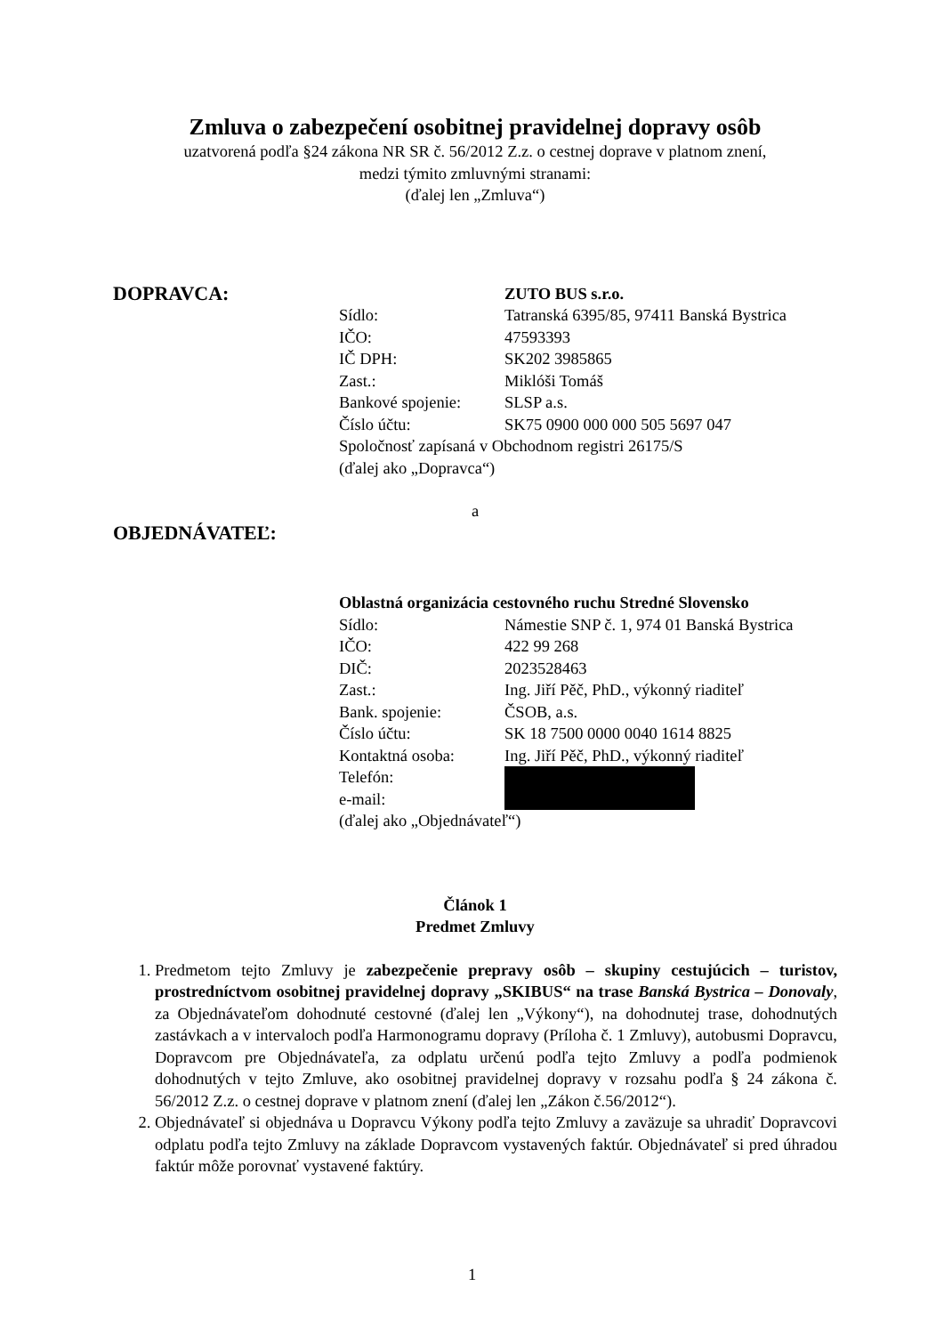Zmluva o zabezpečení osobitnej pravidelnej dopravy osôb
uzatvorená podľa §24 zákona NR SR č. 56/2012 Z.z. o cestnej doprave v platnom znení,
medzi týmito zmluvnými stranami:
(ďalej len „Zmluva“)
DOPRAVCA:
ZUTO BUS s.r.o.
Sídlo: Tatranská 6395/85, 97411 Banská Bystrica
IČO: 47593393
IČ DPH: SK202 3985865
Zast.: Miklóši Tomáš
Bankové spojenie: SLSP a.s.
Číslo účtu: SK75 0900 000 000 505 5697 047
Spoločnosť zapísaná v Obchodnom registri 26175/S
(ďalej ako „Dopravca“)
a
OBJEDNÁVATEĽ:
Oblastná organizácia cestovného ruchu Stredné Slovensko
Sídlo: Námestie SNP č. 1, 974 01 Banská Bystrica
IČO: 422 99 268
DIČ: 2023528463
Zast.: Ing. Jiří Pěč, PhD., výkonný riaditeľ
Bank. spojenie: ČSOB, a.s.
Číslo účtu: SK 18 7500 0000 0040 1614 8825
Kontaktná osoba: Ing. Jiří Pěč, PhD., výkonný riaditeľ
Telefón:
e-mail:
(ďalej ako „Objednávateľ“)
Článok 1
Predmet Zmluvy
1. Predmetom tejto Zmluvy je zabezpečenie prepravy osôb – skupiny cestujúcich – turistov, prostredníctvom osobitnej pravidelnej dopravy „SKIBUS“ na trase Banská Bystrica – Donovaly, za Objednávateľom dohodnuté cestovné (ďalej len „Výkony“), na dohodnutej trase, dohodnutých zastávkach a v intervaloch podľa Harmonogramu dopravy (Príloha č. 1 Zmluvy), autobusmi Dopravcu, Dopravcom pre Objednávateľa, za odplatu určenú podľa tejto Zmluvy a podľa podmienok dohodnutých v tejto Zmluve, ako osobitnej pravidelnej dopravy v rozsahu podľa § 24 zákona č. 56/2012 Z.z. o cestnej doprave v platnom znení (ďalej len „Zákon č.56/2012“).
2. Objednávateľ si objednáva u Dopravcu Výkony podľa tejto Zmluvy a zaväzuje sa uhradiť Dopravcovi odplatu podľa tejto Zmluvy na základe Dopravcom vystavených faktúr. Objednávateľ si pred úhradou faktúr môže porovnať vystavené faktúry.
1